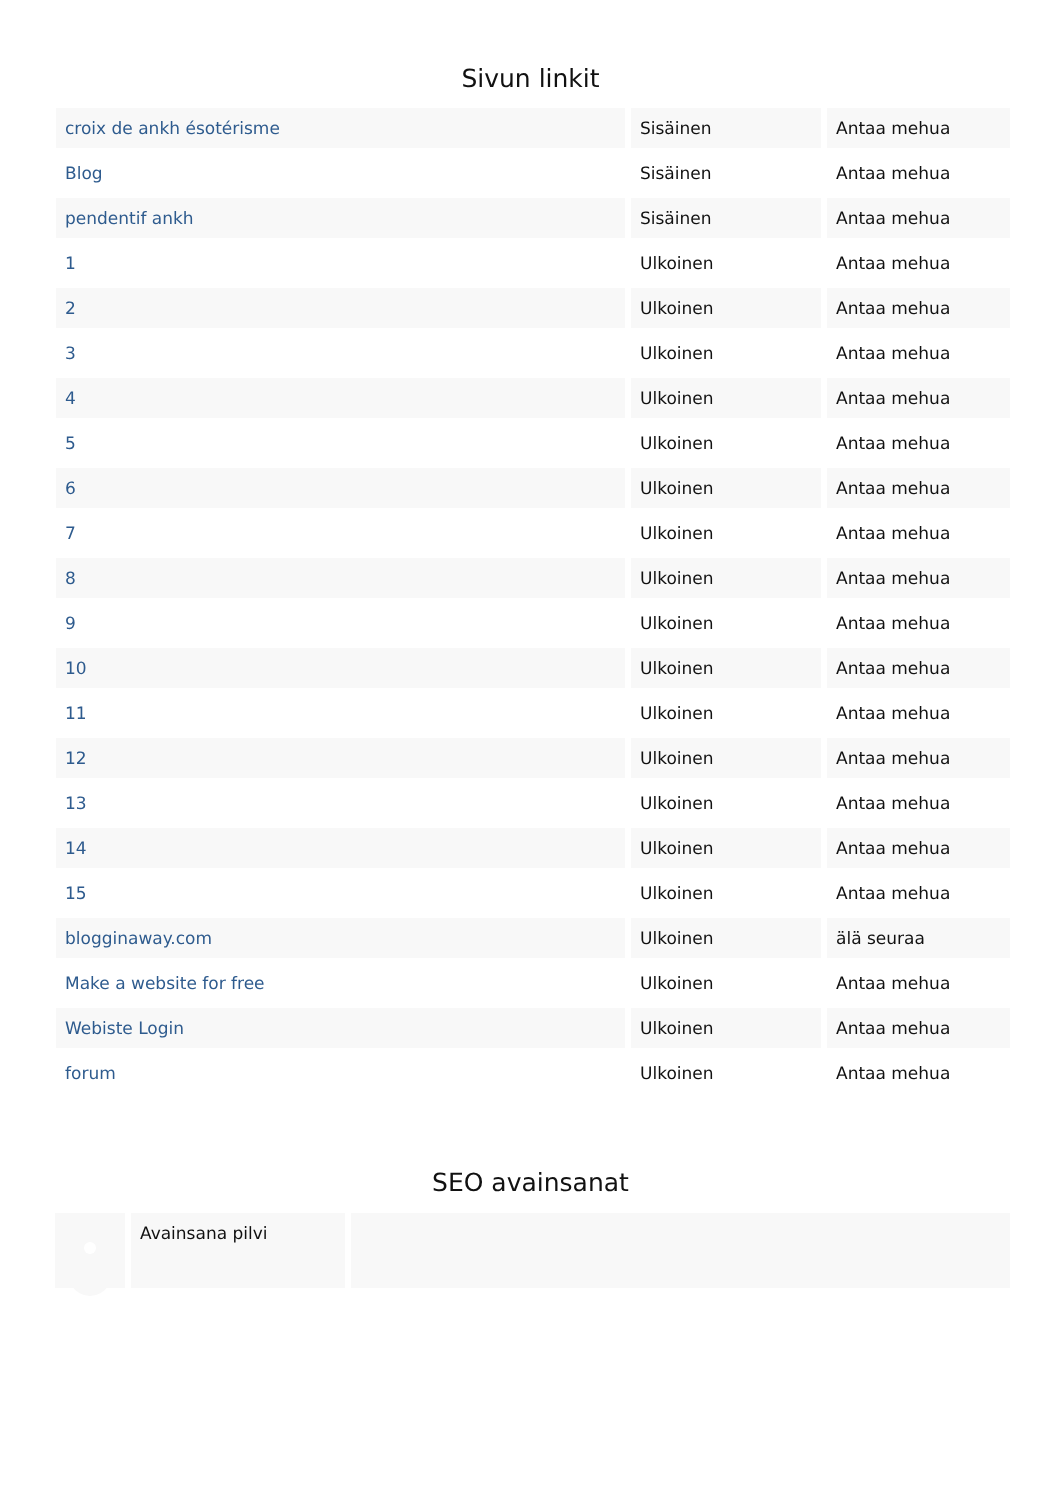Sivun linkit
| croix de ankh ésotérisme | Sisäinen | Antaa mehua |
| Blog | Sisäinen | Antaa mehua |
| pendentif ankh | Sisäinen | Antaa mehua |
| 1 | Ulkoinen | Antaa mehua |
| 2 | Ulkoinen | Antaa mehua |
| 3 | Ulkoinen | Antaa mehua |
| 4 | Ulkoinen | Antaa mehua |
| 5 | Ulkoinen | Antaa mehua |
| 6 | Ulkoinen | Antaa mehua |
| 7 | Ulkoinen | Antaa mehua |
| 8 | Ulkoinen | Antaa mehua |
| 9 | Ulkoinen | Antaa mehua |
| 10 | Ulkoinen | Antaa mehua |
| 11 | Ulkoinen | Antaa mehua |
| 12 | Ulkoinen | Antaa mehua |
| 13 | Ulkoinen | Antaa mehua |
| 14 | Ulkoinen | Antaa mehua |
| 15 | Ulkoinen | Antaa mehua |
| blogginaway.com | Ulkoinen | älä seuraa |
| Make a website for free | Ulkoinen | Antaa mehua |
| Webiste Login | Ulkoinen | Antaa mehua |
| forum | Ulkoinen | Antaa mehua |
SEO avainsanat
Avainsana pilvi